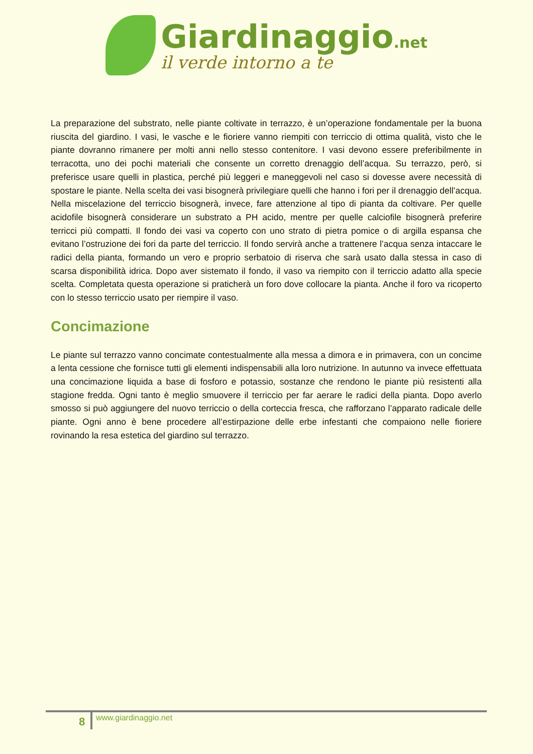Giardinaggio.net
il verde intorno a te
La preparazione del substrato, nelle piante coltivate in terrazzo, è un’operazione fondamentale per la buona riuscita del giardino. I vasi, le vasche e le fioriere vanno riempiti con terriccio di ottima qualità, visto che le piante dovranno rimanere per molti anni nello stesso contenitore. I vasi devono essere preferibilmente in terracotta, uno dei pochi materiali che consente un corretto drenaggio dell’acqua. Su terrazzo, però, si preferisce usare quelli in plastica, perché più leggeri e maneggevoli nel caso si dovesse avere necessità di spostare le piante. Nella scelta dei vasi bisognerà privilegiare quelli che hanno i fori per il drenaggio dell’acqua. Nella miscelazione del terriccio bisognerà, invece, fare attenzione al tipo di pianta da coltivare. Per quelle acidofile bisognerà considerare un substrato a PH acido, mentre per quelle calciofile bisognerà preferire terricci più compatti. Il fondo dei vasi va coperto con uno strato di pietra pomice o di argilla espansa che evitano l’ostruzione dei fori da parte del terriccio. Il fondo servirà anche a trattenere l’acqua senza intaccare le radici della pianta, formando un vero e proprio serbatoio di riserva che sarà usato dalla stessa in caso di scarsa disponibilità idrica. Dopo aver sistemato il fondo, il vaso va riempito con il terriccio adatto alla specie scelta. Completata questa operazione si praticherà un foro dove collocare la pianta. Anche il foro va ricoperto con lo stesso terriccio usato per riempire il vaso.
Concimazione
Le piante sul terrazzo vanno concimate contestualmente alla messa a dimora e in primavera, con un concime a lenta cessione che fornisce tutti gli elementi indispensabili alla loro nutrizione. In autunno va invece effettuata una concimazione liquida a base di fosforo e potassio, sostanze che rendono le piante più resistenti alla stagione fredda. Ogni tanto è meglio smuovere il terriccio per far aerare le radici della pianta. Dopo averlo smosso si può aggiungere del nuovo terriccio o della corteccia fresca, che rafforzano l’apparato radicale delle piante. Ogni anno è bene procedere all’estirpazione delle erbe infestanti che compaiono nelle fioriere rovinando la resa estetica del giardino sul terrazzo.
8 www.giardinaggio.net